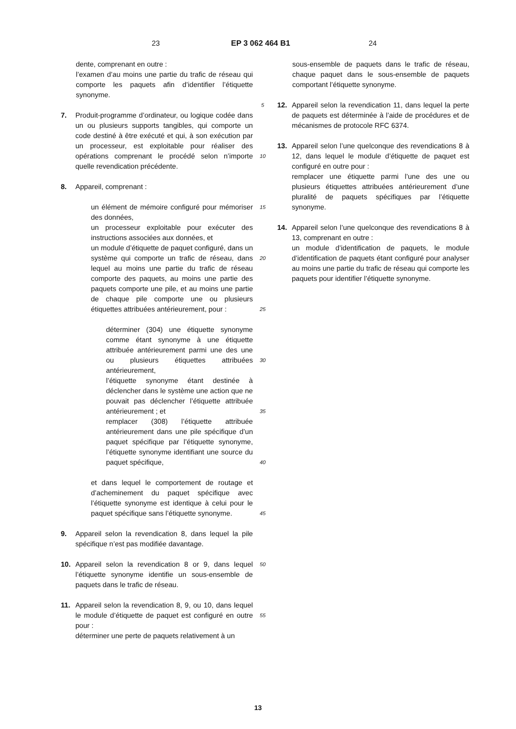23 EP 3 062 464 B1 24
dente, comprenant en outre :
l’examen d’au moins une partie du trafic de réseau qui comporte les paquets afin d’identifier l’étiquette synonyme.
7. Produit-programme d’ordinateur, ou logique codée dans un ou plusieurs supports tangibles, qui comporte un code destiné à être exécuté et qui, à son exécution par un processeur, est exploitable pour réaliser des opérations comprenant le procédé selon n’importe quelle revendication précédente.
8. Appareil, comprenant :
un élément de mémoire configuré pour mémoriser des données,
un processeur exploitable pour exécuter des instructions associées aux données, et
un module d’étiquette de paquet configuré, dans un système qui comporte un trafic de réseau, dans lequel au moins une partie du trafic de réseau comporte des paquets, au moins une partie des paquets comporte une pile, et au moins une partie de chaque pile comporte une ou plusieurs étiquettes attribuées antérieurement, pour :
déterminer (304) une étiquette synonyme comme étant synonyme à une étiquette attribuée antérieurement parmi une des une ou plusieurs étiquettes attribuées antérieurement,
l’étiquette synonyme étant destinée à déclencher dans le système une action que ne pouvait pas déclencher l’étiquette attribuée antérieurement ; et
remplacer (308) l’étiquette attribuée antérieurement dans une pile spécifique d’un paquet spécifique par l’étiquette synonyme, l’étiquette synonyme identifiant une source du paquet spécifique,
et dans lequel le comportement de routage et d’acheminement du paquet spécifique avec l’étiquette synonyme est identique à celui pour le paquet spécifique sans l’étiquette synonyme.
9. Appareil selon la revendication 8, dans lequel la pile spécifique n’est pas modifiée davantage.
10. Appareil selon la revendication 8 or 9, dans lequel l’étiquette synonyme identifie un sous-ensemble de paquets dans le trafic de réseau.
11. Appareil selon la revendication 8, 9, ou 10, dans lequel le module d’étiquette de paquet est configuré en outre pour :
déterminer une perte de paquets relativement à un
sous-ensemble de paquets dans le trafic de réseau, chaque paquet dans le sous-ensemble de paquets comportant l’étiquette synonyme.
12. Appareil selon la revendication 11, dans lequel la perte de paquets est déterminée à l’aide de procédures et de mécanismes de protocole RFC 6374.
13. Appareil selon l’une quelconque des revendications 8 à 12, dans lequel le module d’étiquette de paquet est configuré en outre pour :
remplacer une étiquette parmi l’une des une ou plusieurs étiquettes attribuées antérieurement d’une pluralité de paquets spécifiques par l’étiquette synonyme.
14. Appareil selon l’une quelconque des revendications 8 à 13, comprenant en outre :
un module d’identification de paquets, le module d’identification de paquets étant configuré pour analyser au moins une partie du trafic de réseau qui comporte les paquets pour identifier l’étiquette synonyme.
5
10
15
20
25
30
35
40
45
50
55
13